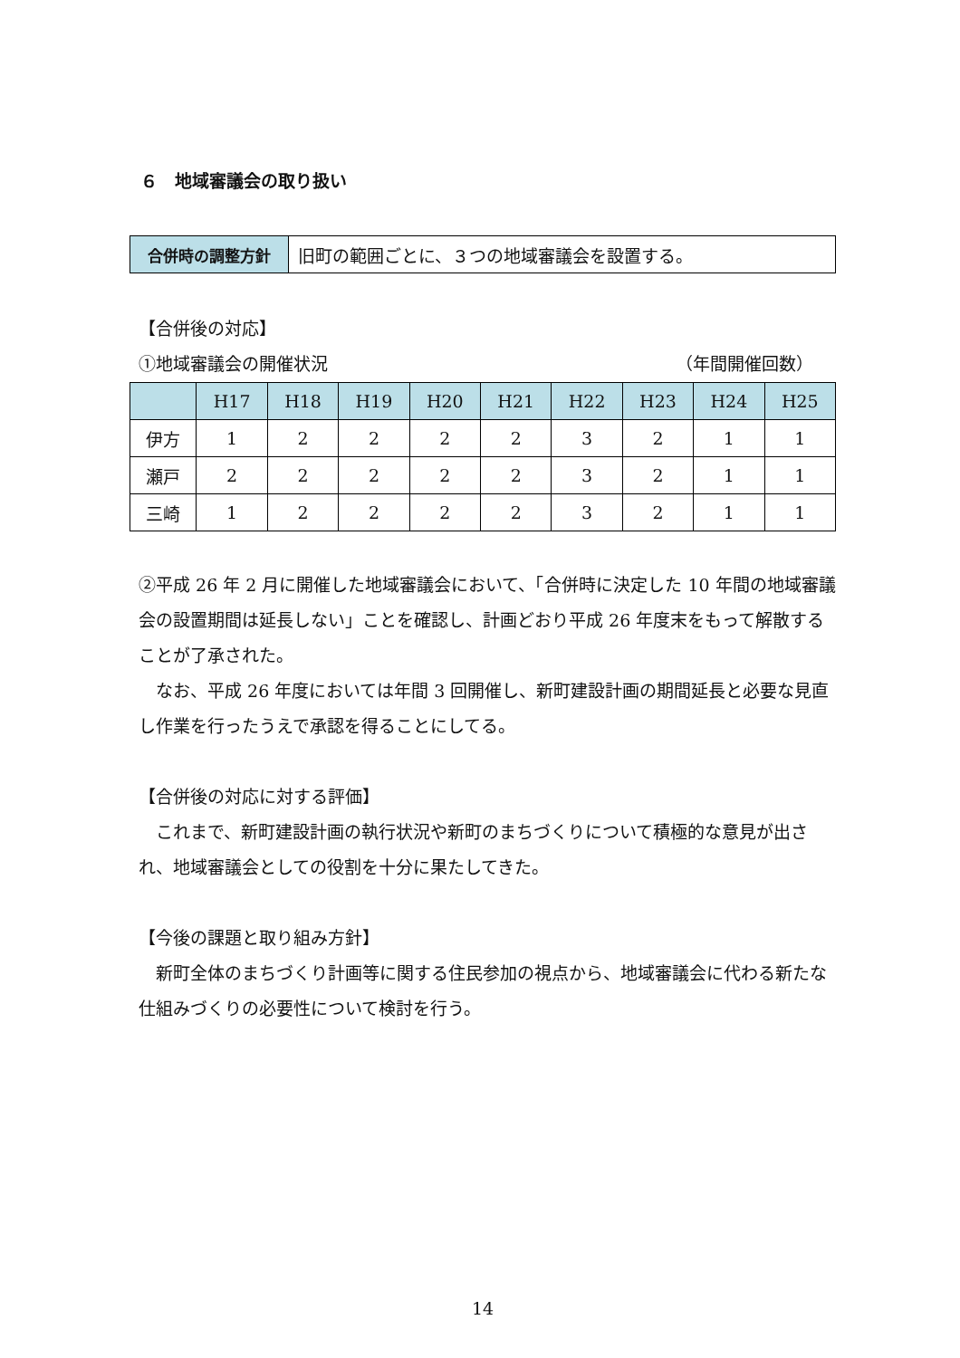６　地域審議会の取り扱い
| 合併時の調整方針 | 旧町の範囲ごとに、３つの地域審議会を設置する。 |
【合併後の対応】
①地域審議会の開催状況 （年間開催回数）
| | H17 | H18 | H19 | H20 | H21 | H22 | H23 | H24 | H25 |
| --- | --- | --- | --- | --- | --- | --- | --- | --- | --- |
| 伊方 | 1 | 2 | 2 | 2 | 2 | 3 | 2 | 1 | 1 |
| 瀬戸 | 2 | 2 | 2 | 2 | 2 | 3 | 2 | 1 | 1 |
| 三崎 | 1 | 2 | 2 | 2 | 2 | 3 | 2 | 1 | 1 |
②平成 26 年 2 月に開催した地域審議会において、「合併時に決定した 10 年間の地域審議会の設置期間は延長しない」ことを確認し、計画どおり平成 26 年度末をもって解散することが了承された。
　なお、平成 26 年度においては年間 3 回開催し、新町建設計画の期間延長と必要な見直し作業を行ったうえで承認を得ることにしてる。
【合併後の対応に対する評価】
　これまで、新町建設計画の執行状況や新町のまちづくりについて積極的な意見が出され、地域審議会としての役割を十分に果たしてきた。
【今後の課題と取り組み方針】
　新町全体のまちづくり計画等に関する住民参加の視点から、地域審議会に代わる新たな仕組みづくりの必要性について検討を行う。
14